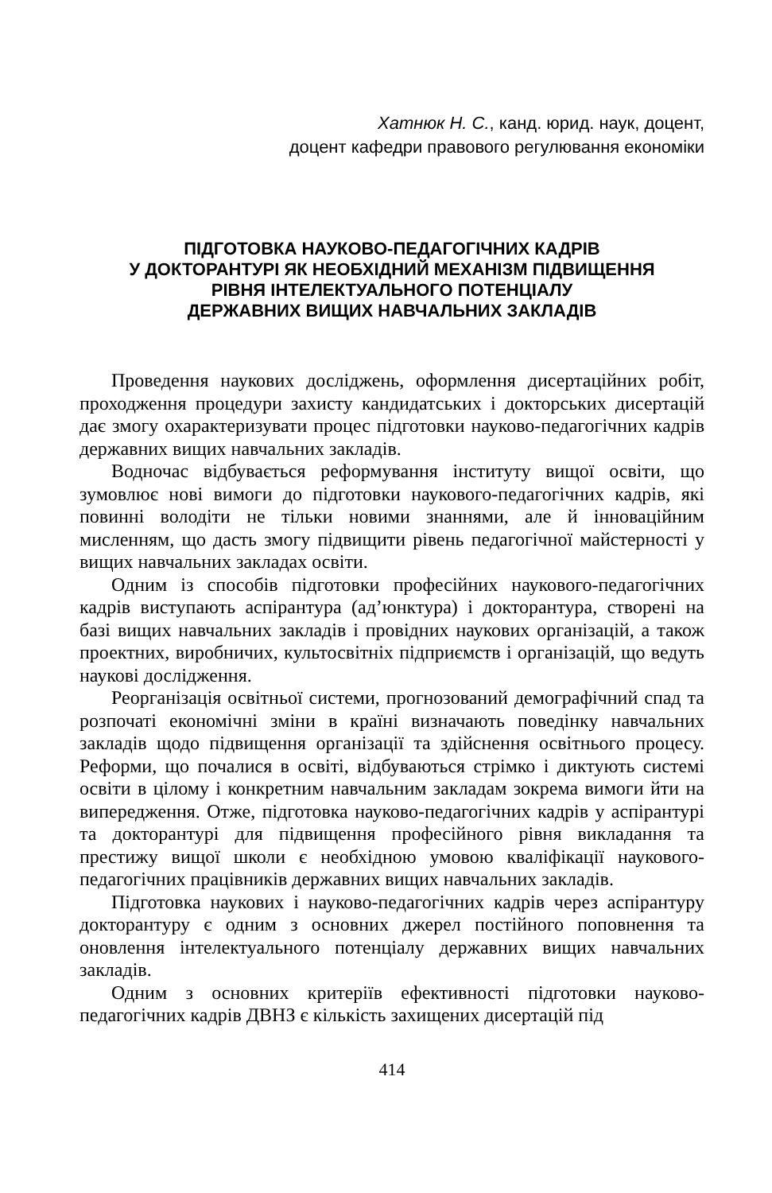Хатнюк Н. С., канд. юрид. наук, доцент,
доцент кафедри правового регулювання економіки
ПІДГОТОВКА НАУКОВО-ПЕДАГОГІЧНИХ КАДРІВ
У ДОКТОРАНТУРІ ЯК НЕОБХІДНИЙ МЕХАНІЗМ ПІДВИЩЕННЯ
РІВНЯ ІНТЕЛЕКТУАЛЬНОГО ПОТЕНЦІАЛУ
ДЕРЖАВНИХ ВИЩИХ НАВЧАЛЬНИХ ЗАКЛАДІВ
Проведення наукових досліджень, оформлення дисертаційних робіт, проходження процедури захисту кандидатських і докторських дисертацій дає змогу охарактеризувати процес підготовки науково-педагогічних кадрів державних вищих навчальних закладів.
Водночас відбувається реформування інституту вищої освіти, що зумовлює нові вимоги до підготовки наукового-педагогічних кадрів, які повинні володіти не тільки новими знаннями, але й інноваційним мисленням, що дасть змогу підвищити рівень педагогічної майстерності у вищих навчальних закладах освіти.
Одним із способів підготовки професійних наукового-педагогічних кадрів виступають аспірантура (ад’юнктура) і докторантура, створені на базі вищих навчальних закладів і провідних наукових організацій, а також проектних, виробничих, культосвітніх підприємств і організацій, що ведуть наукові дослідження.
Реорганізація освітньої системи, прогнозований демографічний спад та розпочаті економічні зміни в країні визначають поведінку навчальних закладів щодо підвищення організації та здійснення освітнього процесу. Реформи, що почалися в освіті, відбуваються стрімко і диктують системі освіти в цілому і конкретним навчальним закладам зокрема вимоги йти на випередження. Отже, підготовка науково-педагогічних кадрів у аспірантурі та докторантурі для підвищення професійного рівня викладання та престижу вищої школи є необхідною умовою кваліфікації наукового-педагогічних працівників державних вищих навчальних закладів.
Підготовка наукових і науково-педагогічних кадрів через аспірантуру докторантуру є одним з основних джерел постійного поповнення та оновлення інтелектуального потенціалу державних вищих навчальних закладів.
Одним з основних критеріїв ефективності підготовки науково-педагогічних кадрів ДВНЗ є кількість захищених дисертацій під
414